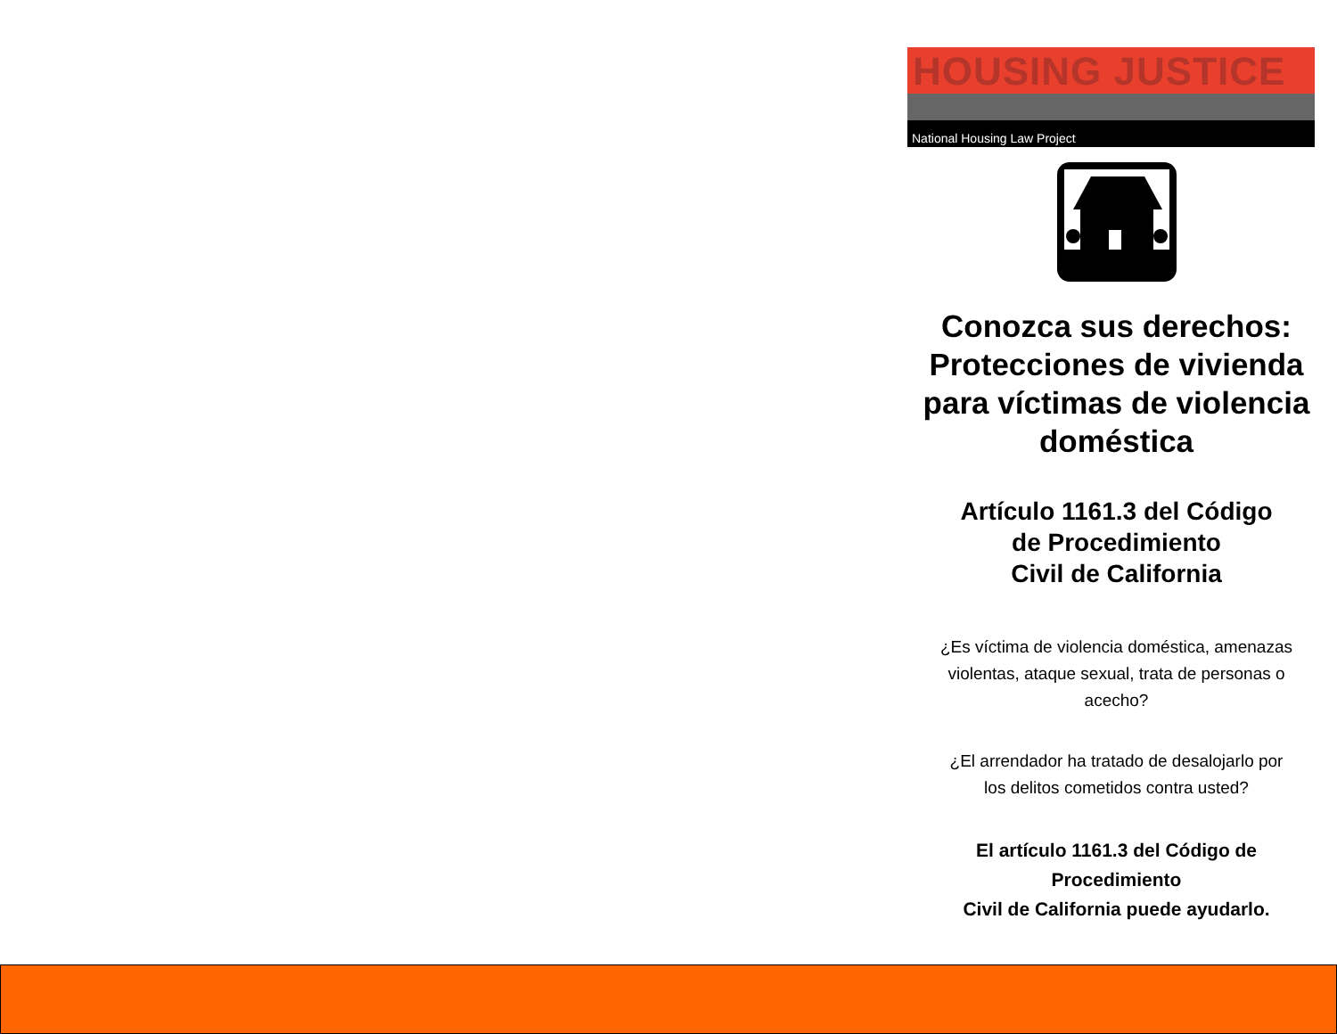HOUSING JUSTICE
National Housing Law Project
Conozca sus derechos: Protecciones de vivienda para víctimas de violencia doméstica
Artículo 1161.3 del Código
de Procedimiento
Civil de California
¿Es víctima de violencia doméstica, amenazas violentas, ataque sexual, trata de personas o acecho?
¿El arrendador ha tratado de desalojarlo por los delitos cometidos contra usted?
El artículo 1161.3 del Código de Procedimiento
Civil de California puede ayudarlo.